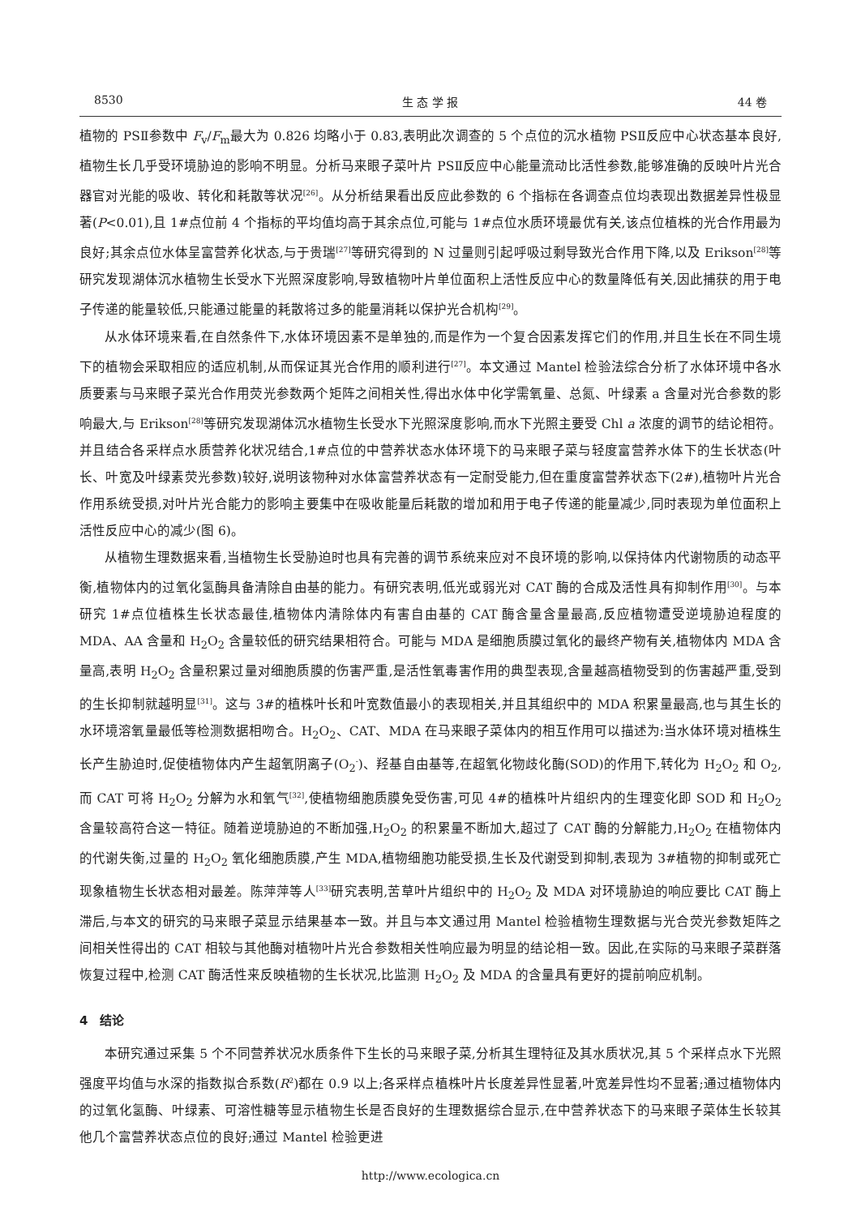8530 生 态 学 报 44 卷
植物的 PSⅡ参数中 F<sub>v</sub>/F<sub>m</sub>最大为 0.826 均略小于 0.83,表明此次调查的 5 个点位的沉水植物 PSⅡ反应中心状态基本良好,植物生长几乎受环境胁迫的影响不明显。分析马来眼子菜叶片 PSⅡ反应中心能量流动比活性参数,能够准确的反映叶片光合器官对光能的吸收、转化和耗散等状况<sup>[26]</sup>。从分析结果看出反应此参数的 6 个指标在各调查点位均表现出数据差异性极显著(P<0.01),且 1#点位前 4 个指标的平均值均高于其余点位,可能与 1#点位水质环境最优有关,该点位植株的光合作用最为良好;其余点位水体呈富营养化状态,与于贵瑞<sup>[27]</sup>等研究得到的 N 过量则引起呼吸过剩导致光合作用下降,以及 Erikson<sup>[28]</sup>等研究发现湖体沉水植物生长受水下光照深度影响,导致植物叶片单位面积上活性反应中心的数量降低有关,因此捕获的用于电子传递的能量较低,只能通过能量的耗散将过多的能量消耗以保护光合机构<sup>[29]</sup>。
从水体环境来看,在自然条件下,水体环境因素不是单独的,而是作为一个复合因素发挥它们的作用,并且生长在不同生境下的植物会采取相应的适应机制,从而保证其光合作用的顺利进行<sup>[27]</sup>。本文通过 Mantel 检验法综合分析了水体环境中各水质要素与马来眼子菜光合作用荧光参数两个矩阵之间相关性,得出水体中化学需氧量、总氮、叶绿素 a 含量对光合参数的影响最大,与 Erikson<sup>[28]</sup>等研究发现湖体沉水植物生长受水下光照深度影响,而水下光照主要受 Chl a 浓度的调节的结论相符。并且结合各采样点水质营养化状况结合,1#点位的中营养状态水体环境下的马来眼子菜与轻度富营养水体下的生长状态(叶长、叶宽及叶绿素荧光参数)较好,说明该物种对水体富营养状态有一定耐受能力,但在重度富营养状态下(2#),植物叶片光合作用系统受损,对叶片光合能力的影响主要集中在吸收能量后耗散的增加和用于电子传递的能量减少,同时表现为单位面积上活性反应中心的减少(图 6)。
从植物生理数据来看,当植物生长受胁迫时也具有完善的调节系统来应对不良环境的影响,以保持体内代谢物质的动态平衡,植物体内的过氧化氢酶具备清除自由基的能力。有研究表明,低光或弱光对 CAT 酶的合成及活性具有抑制作用<sup>[30]</sup>。与本研究 1#点位植株生长状态最佳,植物体内清除体内有害自由基的 CAT 酶含量含量最高,反应植物遭受逆境胁迫程度的 MDA、AA 含量和 H<sub>2</sub>O<sub>2</sub> 含量较低的研究结果相符合。可能与 MDA 是细胞质膜过氧化的最终产物有关,植物体内 MDA 含量高,表明 H<sub>2</sub>O<sub>2</sub> 含量积累过量对细胞质膜的伤害严重,是活性氧毒害作用的典型表现,含量越高植物受到的伤害越严重,受到的生长抑制就越明显<sup>[31]</sup>。这与 3#的植株叶长和叶宽数值最小的表现相关,并且其组织中的 MDA 积累量最高,也与其生长的水环境溶氧量最低等检测数据相吻合。H<sub>2</sub>O<sub>2</sub>、CAT、MDA 在马来眼子菜体内的相互作用可以描述为:当水体环境对植株生长产生胁迫时,促使植物体内产生超氧阴离子(O<sub>2</sub><sup>-</sup>)、羟基自由基等,在超氧化物歧化酶(SOD)的作用下,转化为 H<sub>2</sub>O<sub>2</sub> 和 O<sub>2</sub>,而 CAT 可将 H<sub>2</sub>O<sub>2</sub> 分解为水和氧气<sup>[32]</sup>,使植物细胞质膜免受伤害,可见 4#的植株叶片组织内的生理变化即 SOD 和 H<sub>2</sub>O<sub>2</sub> 含量较高符合这一特征。随着逆境胁迫的不断加强,H<sub>2</sub>O<sub>2</sub> 的积累量不断加大,超过了 CAT 酶的分解能力,H<sub>2</sub>O<sub>2</sub> 在植物体内的代谢失衡,过量的 H<sub>2</sub>O<sub>2</sub> 氧化细胞质膜,产生 MDA,植物细胞功能受损,生长及代谢受到抑制,表现为 3#植物的抑制或死亡现象植物生长状态相对最差。陈萍萍等人<sup>[33]</sup>研究表明,苦草叶片组织中的 H<sub>2</sub>O<sub>2</sub> 及 MDA 对环境胁迫的响应要比 CAT 酶上滞后,与本文的研究的马来眼子菜显示结果基本一致。并且与本文通过用 Mantel 检验植物生理数据与光合荧光参数矩阵之间相关性得出的 CAT 相较与其他酶对植物叶片光合参数相关性响应最为明显的结论相一致。因此,在实际的马来眼子菜群落恢复过程中,检测 CAT 酶活性来反映植物的生长状况,比监测 H<sub>2</sub>O<sub>2</sub> 及 MDA 的含量具有更好的提前响应机制。
4　结论
本研究通过采集 5 个不同营养状况水质条件下生长的马来眼子菜,分析其生理特征及其水质状况,其 5 个采样点水下光照强度平均值与水深的指数拟合系数(R<sup>2</sup>)都在 0.9 以上;各采样点植株叶片长度差异性显著,叶宽差异性均不显著;通过植物体内的过氧化氢酶、叶绿素、可溶性糖等显示植物生长是否良好的生理数据综合显示,在中营养状态下的马来眼子菜体生长较其他几个富营养状态点位的良好;通过 Mantel 检验更进
http://www.ecologica.cn